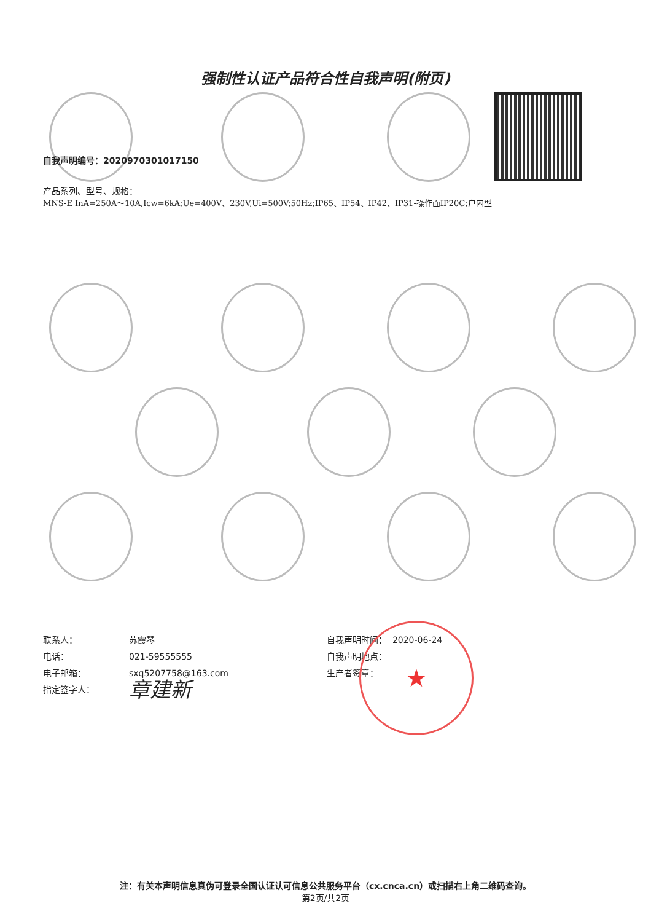强制性认证产品符合性自我声明(附页)
自我声明编号：2020970301017150
产品系列、型号、规格：
MNS-E InA=250A～10A,Icw=6kA;Ue=400V、230V,Ui=500V;50Hz;IP65、IP54、IP42、IP31-操作面IP20C;户内型
联系人： 苏霞琴
电话： 021-59555555
电子邮箱： sxq5207758@163.com
指定签字人： 章建新
自我声明时间： 2020-06-24
自我声明地点：
生产者签章：
★
注：有关本声明信息真伪可登录全国认证认可信息公共服务平台（cx.cnca.cn）或扫描右上角二维码查询。
第2页/共2页